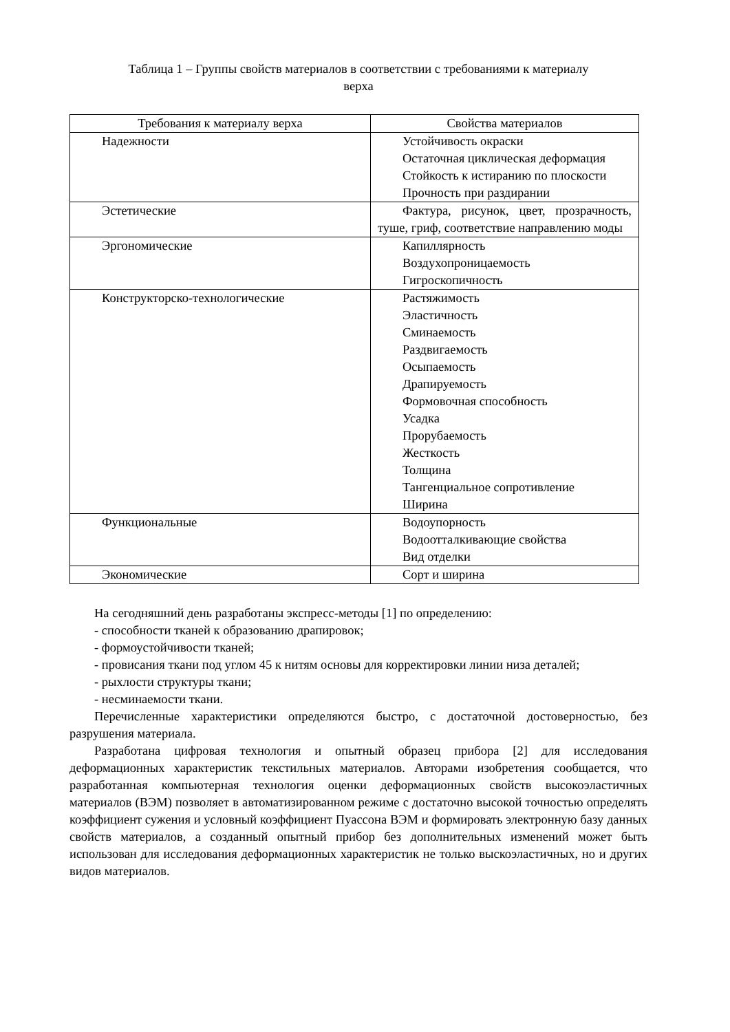Таблица 1 – Группы свойств материалов в соответствии с требованиями к материалу
верха
| Требования к материалу верха | Свойства материалов |
| --- | --- |
| Надежности | Устойчивость окраски Остаточная циклическая деформация Стойкость к истиранию по плоскости Прочность при раздирании |
| Эстетические | Фактура, рисунок, цвет, прозрачность, туше, гриф, соответствие направлению моды |
| Эргономические | Капиллярность Воздухопроницаемость Гигроскопичность |
| Конструкторско-технологические | Растяжимость Эластичность Сминаемость Раздвигаемость Осыпаемость Драпируемость Формовочная способность Усадка Прорубаемость Жесткость Толщина Тангенциальное сопротивление Ширина |
| Функциональные | Водоупорность Водоотталкивающие свойства Вид отделки |
| Экономические | Сорт и ширина |
На сегодняшний день разработаны экспресс-методы [1] по определению:
- способности тканей к образованию драпировок;
- формоустойчивости тканей;
- провисания ткани под углом 45 к нитям основы для корректировки линии низа деталей;
- рыхлости структуры ткани;
- несминаемости ткани.
Перечисленные характеристики определяются быстро, с достаточной достоверностью, без разрушения материала.
Разработана цифровая технология и опытный образец прибора [2] для исследования деформационных характеристик текстильных материалов. Авторами изобретения сообщается, что разработанная компьютерная технология оценки деформационных свойств высокоэластичных материалов (ВЭМ) позволяет в автоматизированном режиме с достаточно высокой точностью определять коэффициент сужения и условный коэффициент Пуассона ВЭМ и формировать электронную базу данных свойств материалов, а созданный опытный прибор без дополнительных изменений может быть использован для исследования деформационных характеристик не только выскоэластичных, но и других видов материалов.